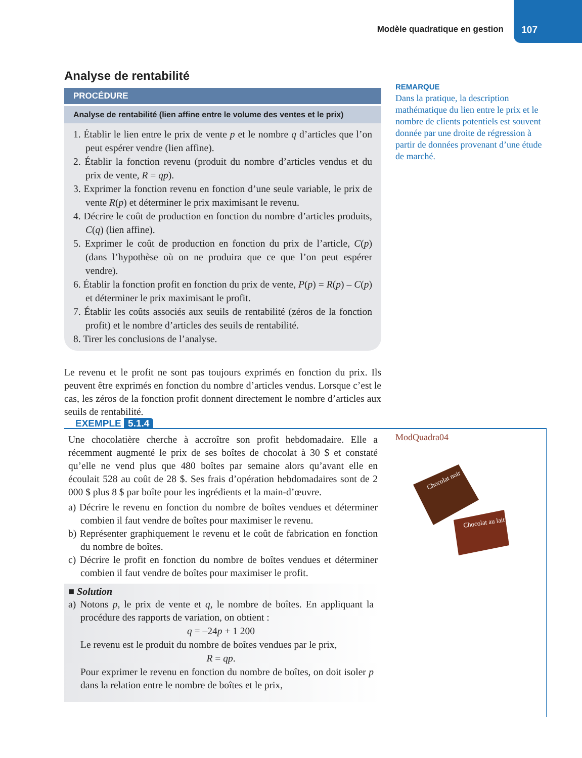Modèle quadratique en gestion 107
Analyse de rentabilité
PROCÉDURE
Analyse de rentabilité (lien affine entre le volume des ventes et le prix)
1. Établir le lien entre le prix de vente p et le nombre q d’articles que l’on peut espérer vendre (lien affine).
2. Établir la fonction revenu (produit du nombre d’articles vendus et du prix de vente, R = qp).
3. Exprimer la fonction revenu en fonction d’une seule variable, le prix de vente R(p) et déterminer le prix maximisant le revenu.
4. Décrire le coût de production en fonction du nombre d’articles produits, C(q) (lien affine).
5. Exprimer le coût de production en fonction du prix de l’article, C(p) (dans l’hypothèse où on ne produira que ce que l’on peut espérer vendre).
6. Établir la fonction profit en fonction du prix de vente, P(p) = R(p) – C(p) et déterminer le prix maximisant le profit.
7. Établir les coûts associés aux seuils de rentabilité (zéros de la fonction profit) et le nombre d’articles des seuils de rentabilité.
8. Tirer les conclusions de l’analyse.
Le revenu et le profit ne sont pas toujours exprimés en fonction du prix. Ils peuvent être exprimés en fonction du nombre d’articles vendus. Lorsque c’est le cas, les zéros de la fonction profit donnent directement le nombre d’articles aux seuils de rentabilité.
REMARQUE
Dans la pratique, la description mathématique du lien entre le prix et le nombre de clients potentiels est souvent donnée par une droite de régression à partir de données provenant d’une étude de marché.
EXEMPLE 5.1.4
ModQuadra04
Chocolat noir
Chocolat au lait
Une chocolatière cherche à accroître son profit hebdomadaire. Elle a récemment augmenté le prix de ses boîtes de chocolat à 30 $ et constaté qu’elle ne vend plus que 480 boîtes par semaine alors qu’avant elle en écoulait 528 au coût de 28 $. Ses frais d’opération hebdomadaires sont de 2 000 $ plus 8 $ par boîte pour les ingrédients et la main-d’œuvre.
a) Décrire le revenu en fonction du nombre de boîtes vendues et déterminer combien il faut vendre de boîtes pour maximiser le revenu.
b) Représenter graphiquement le revenu et le coût de fabrication en fonction du nombre de boîtes.
c) Décrire le profit en fonction du nombre de boîtes vendues et déterminer combien il faut vendre de boîtes pour maximiser le profit.
■ Solution
a) Notons p, le prix de vente et q, le nombre de boîtes. En appliquant la procédure des rapports de variation, on obtient :
q = –24p + 1 200
Le revenu est le produit du nombre de boîtes vendues par le prix,
R = qp.
Pour exprimer le revenu en fonction du nombre de boîtes, on doit isoler p dans la relation entre le nombre de boîtes et le prix,